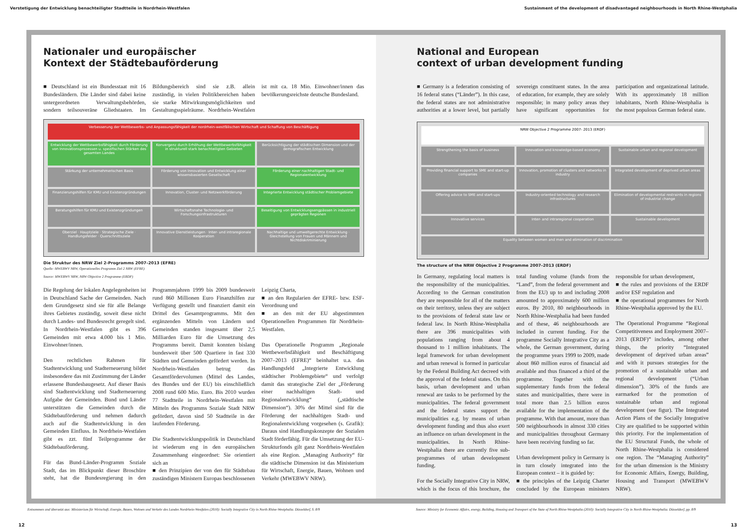Verstetigung der Entwicklung benachteiligter Stadtteile in Nordrhein-Westfalen Sustainment of the development of disadvantaged neighbourhoods in North Rhine-Westphalia
Nationaler und europäischer
Kontext der Städtebauförderung
■ Deutschland ist ein Bundesstaat mit 16 Bundesländern. Die Länder sind dabei keine untergeordneten Verwaltungsbehörden, sondern teilsouveräne Gliedstaaten. Im Bildungsbereich sind sie z.B. allein zuständig, in vielen Politikbereichen haben sie starke Mitwirkungsmöglichkeiten und Gestaltungsspielräume. Nordrhein-Westfalen ist mit ca. 18 Mio. Einwohner/innen das bevölkerungsreichste deutsche Bundesland.
Verbesserung der Wettbewerbs- und Anpassungsfähigkeit der nordrhein-westfälischen Wirtschaft und Schaffung von Beschäftigung
Entwicklung der Wettbewerbsfähigkeit durch Förderung von Innovationsprozessen u. spezifischen Stärken des gesamten Landes
Konvergenz durch Erhöhung der Wettbewerbsfähigkeit in strukturell stark benachteiligten Gebieten
Berücksichtigung der städtischen Dimension und der demografischen Entwicklung
Stärkung der unternehmerischen Basis
Förderung von Innovation und Entwicklung einer wissensbasierten Gesellschaft
Förderung einer nachhaltigen Stadt- und Regionalentwicklung
Finanzierungshilfen für KMU und Existenzgründungen
Innovation, Cluster- und Netzwerkförderung
Integrierte Entwicklung städtischer Problemgebiete
Beratungshilfen für KMU und Existenzgründungen
Wirtschaftsnahe Technologie- und Forschungsinfrastrukturen
Beseitigung von Entwicklungsengpässen in industriell geprägten Regionen
Oberziel · Hauptziele · Strategische Ziele · Handlungsfelder · Querschnittsziele
Innovative Dienstleistungen · Inter- und intraregionale Kooperation
Nachhaltige und umweltgerechte Entwicklung · Gleichstellung von Frauen und Männern und Nichtdiskriminierung
Die Struktur des NRW Ziel 2-Programms 2007–2013 (EFRE)
Quelle: MWEBWV NRW, Operationelles Programm Ziel 2 NRW (EFRE)
Source: MWEBWV NRW, NRW Objective 2 Programme (ERDF)
Die Regelung der lokalen Angelegenheiten ist in Deutschland Sache der Gemeinden. Nach dem Grundgesetz sind sie für alle Belange ihres Gebietes zuständig, soweit diese nicht durch Landes- und Bundesrecht geregelt sind. In Nordrhein-Westfalen gibt es 396 Gemeinden mit etwa 4.000 bis 1 Mio. Einwohner/innen.
Den rechtlichen Rahmen für Stadtentwicklung und Stadterneuerung bildet insbesondere das mit Zustimmung der Länder erlassene Bundesbaugesetz. Auf dieser Basis sind Stadtentwicklung und Stadterneuerung Aufgabe der Gemeinden. Bund und Länder unterstützen die Gemeinden durch die Städtebauförderung und nehmen dadurch auch auf die Stadtentwicklung in den Gemeinden Einfluss. In Nordrhein-Westfalen gibt es zzt. fünf Teilprogramme der Städtebauförderung.
Für das Bund-Länder-Programm Soziale Stadt, das im Blickpunkt dieser Broschüre steht, hat die Bundesregierung in den Programmjahren 1999 bis 2009 bundesweit rund 860 Millionen Euro Finanzhilfen zur Verfügung gestellt und finanziert damit ein Drittel des Gesamtprogramms. Mit den ergänzenden Mitteln von Ländern und Gemeinden standen insgesamt über 2,5 Milliarden Euro für die Umsetzung des Programms bereit. Damit konnten bislang bundesweit über 500 Quartiere in fast 330 Städten und Gemeinden gefördert werden. In Nordrhein-Westfalen betrug das Gesamtfördervolumen (Mittel des Landes, des Bundes und der EU) bis einschließlich 2008 rund 600 Mio. Euro. Bis 2010 wurden 77 Stadtteile in Nordrhein-Westfalen mit Mitteln des Programms Soziale Stadt NRW gefördert, davon sind 50 Stadtteile in der laufenden Förderung.
Die Stadtentwicklungspolitik in Deutschland ist wiederum eng in den europäischen Zusammenhang eingeordnet: Sie orientiert sich an
■ den Prinzipien der von den für Städtebau zuständigen Ministern Europas beschlossenen Leipzig Charta,
■ an den Regularien der EFRE- bzw. ESF-Verordnung und
■ an den mit der EU abgestimmten Operationellen Programmen für Nordrhein-Westfalen.
Das Operationelle Programm „Regionale Wettbewerbsfähigkeit und Beschäftigung 2007–2013 (EFRE)“ beinhaltet u.a. das Handlungsfeld „Integrierte Entwicklung städtischer Problemgebiete“ und verfolgt damit das strategische Ziel der „Förderung einer nachhaltigen Stadt- und Regionalentwicklung“ („städtische Dimension“). 30% der Mittel sind für die Förderung der nachhaltigen Stadt- und Regionalentwicklung vorgesehen (s. Grafik): Daraus sind Handlungskonzepte der Sozialen Stadt förderfähig. Für die Umsetzung der EU-Strukturfonds gilt ganz Nordrhein-Westfalen als eine Region. „Managing Authority“ für die städtische Dimension ist das Ministerium für Wirtschaft, Energie, Bauen, Wohnen und Verkehr (MWEBWV NRW).
National and European
context of urban development funding
■ Germany is a federation consisting of 16 federal states (“Länder”). In this case, the federal states are not administrative authorities at a lower level, but partially sovereign constituent states. In the area of education, for example, they are solely responsible; in many policy areas they have significant opportunities for participation and organizational latitude. With its approximately 18 million inhabitants, North Rhine-Westphalia is the most populous German federal state.
NRW Objective 2 Programme 2007- 2013 (ERDF)
Strengthening the basis of business
Innovation and knowledge-based economy
Sustainable urban and regional development
Providing financial support to SME and start-up companies
Innovation, promotion of clusters and networks in industry
Integrated development of deprived urban areas
Offering advice to SME and start-ups
Industry-oriented technology and research infrastructures
Elimination of developmental restraints in regions of industrial change
Innovative services
Inter- and intraregional cooperation
Sustainable development
Equality between women and men and elimination of discrimination
The structure of the NRW Objective 2 Programme 2007–2013 (ERDF)
In Germany, regulating local matters is the responsibility of the municipalities. According to the German constitution they are responsible for all of the matters on their territory, unless they are subject to the provisions of federal state law or federal law. In North Rhine-Westphalia there are 396 municipalities with populations ranging from about 4 thousand to 1 million inhabitants. The legal framework for urban development and urban renewal is formed in particular by the Federal Building Act decreed with the approval of the federal states. On this basis, urban development and urban renewal are tasks to be performed by the municipalities. The federal government and the federal states support the municipalities e.g. by means of urban development funding and thus also exert an influence on urban development in the municipalities. In North Rhine-Westphalia there are currently five sub-programmes of urban development funding.
For the Socially Integrative City in NRW, which is the focus of this brochure, the total funding volume (funds from the “Land”, from the federal government and from the EU) up to and including 2008 amounted to approximately 600 million euros. By 2010, 80 neighbourhoods in North Rhine-Westphalia had been funded and of these, 46 neighbourhoods are included in current funding. For the programme Socially Integrative City as a whole, the German government, during the programme years 1999 to 2009, made about 860 million euros of financial aid available and thus financed a third of the programme. Together with the supplementary funds from the federal states and municipalities, there were in total more than 2.5 billion euros available for the implementation of the programme. With that amount, more than 500 neighbourhoods in almost 330 cities and municipalities throughout Germany have been receiving funding so far.
Urban development policy in Germany is in turn closely integrated into the European context – it is guided by:
■ the principles of the Leipzig Charter concluded by the European ministers responsible for urban development,
■ the rules and provisions of the ERDF and/or ESF regulation and
■ the operational programmes for North Rhine-Westphalia approved by the EU.
The Operational Programme “Regional Competitiveness and Employment 2007–2013 (ERDF)” includes, among other things, the priority “Integrated development of deprived urban areas” and with it pursues strategies for the promotion of a sustainable urban and regional development (“Urban dimension”). 30% of the funds are earmarked for the promotion of sustainable urban and regional development (see figur). The Integrated Action Plans of the Socially Integrative City are qualified to be supported within this priority. For the implementation of the EU Structural Funds, the whole of North Rhine-Westphalia is considered one region. The “Managing Authority” for the urban dimension is the Ministry for Economic Affairs, Energy, Building, Housing and Transport (MWEBWV NRW).
Entnommen und übersetzt aus: Ministerium für Wirtschaft, Energie, Bauen, Wohnen und Verkehr des Landes Nordrhein-Westfalen (2010): Socially Integrative City in North Rhine-Westphalia. Düsseldorf, S. 8/9
Source: Ministry for Economic Affairs, energy, Building, Housing and Transport of the State of North Rhine-Westphalia (2010): Socially Integrative City in North Rhine-Westphalia. Düsseldorf, pp. 8/9
12 13